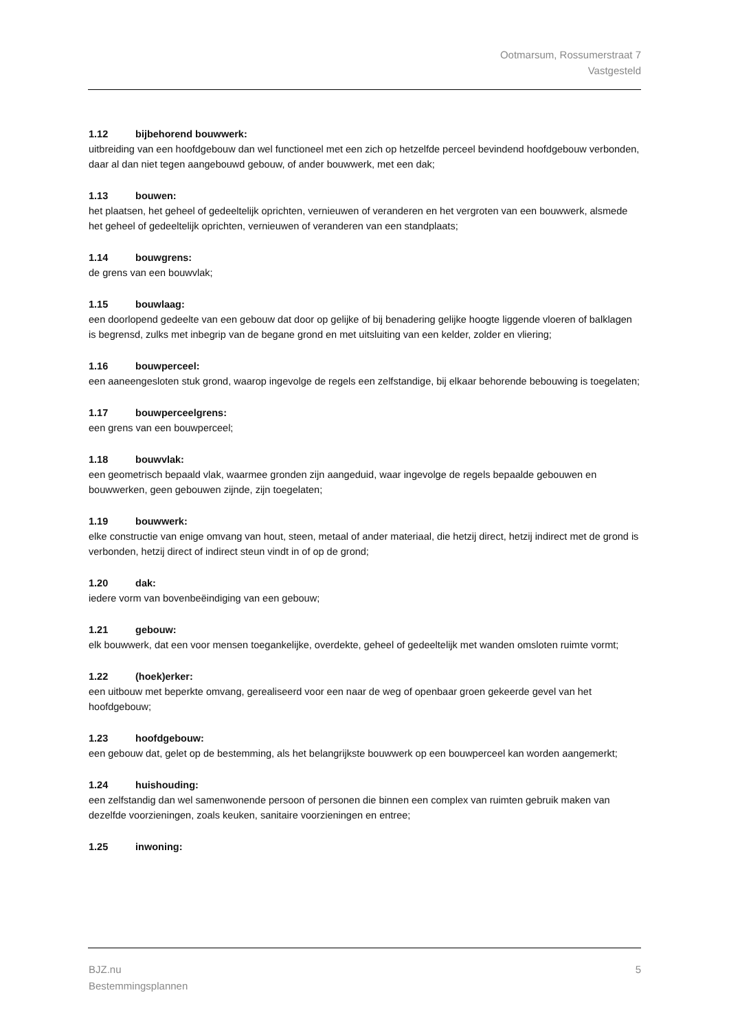Ootmarsum, Rossumerstraat 7
Vastgesteld
1.12 bijbehorend bouwwerk:
uitbreiding van een hoofdgebouw dan wel functioneel met een zich op hetzelfde perceel bevindend hoofdgebouw verbonden, daar al dan niet tegen aangebouwd gebouw, of ander bouwwerk, met een dak;
1.13 bouwen:
het plaatsen, het geheel of gedeeltelijk oprichten, vernieuwen of veranderen en het vergroten van een bouwwerk, alsmede het geheel of gedeeltelijk oprichten, vernieuwen of veranderen van een standplaats;
1.14 bouwgrens:
de grens van een bouwvlak;
1.15 bouwlaag:
een doorlopend gedeelte van een gebouw dat door op gelijke of bij benadering gelijke hoogte liggende vloeren of balklagen is begrensd, zulks met inbegrip van de begane grond en met uitsluiting van een kelder, zolder en vliering;
1.16 bouwperceel:
een aaneengesloten stuk grond, waarop ingevolge de regels een zelfstandige, bij elkaar behorende bebouwing is toegelaten;
1.17 bouwperceelgrens:
een grens van een bouwperceel;
1.18 bouwvlak:
een geometrisch bepaald vlak, waarmee gronden zijn aangeduid, waar ingevolge de regels bepaalde gebouwen en bouwwerken, geen gebouwen zijnde, zijn toegelaten;
1.19 bouwwerk:
elke constructie van enige omvang van hout, steen, metaal of ander materiaal, die hetzij direct, hetzij indirect met de grond is verbonden, hetzij direct of indirect steun vindt in of op de grond;
1.20 dak:
iedere vorm van bovenbeëindiging van een gebouw;
1.21 gebouw:
elk bouwwerk, dat een voor mensen toegankelijke, overdekte, geheel of gedeeltelijk met wanden omsloten ruimte vormt;
1.22 (hoek)erker:
een uitbouw met beperkte omvang, gerealiseerd voor een naar de weg of openbaar groen gekeerde gevel van het hoofdgebouw;
1.23 hoofdgebouw:
een gebouw dat, gelet op de bestemming, als het belangrijkste bouwwerk op een bouwperceel kan worden aangemerkt;
1.24 huishouding:
een zelfstandig dan wel samenwonende persoon of personen die binnen een complex van ruimten gebruik maken van dezelfde voorzieningen, zoals keuken, sanitaire voorzieningen en entree;
1.25 inwoning:
BJZ.nu
Bestemmingsplannen
5